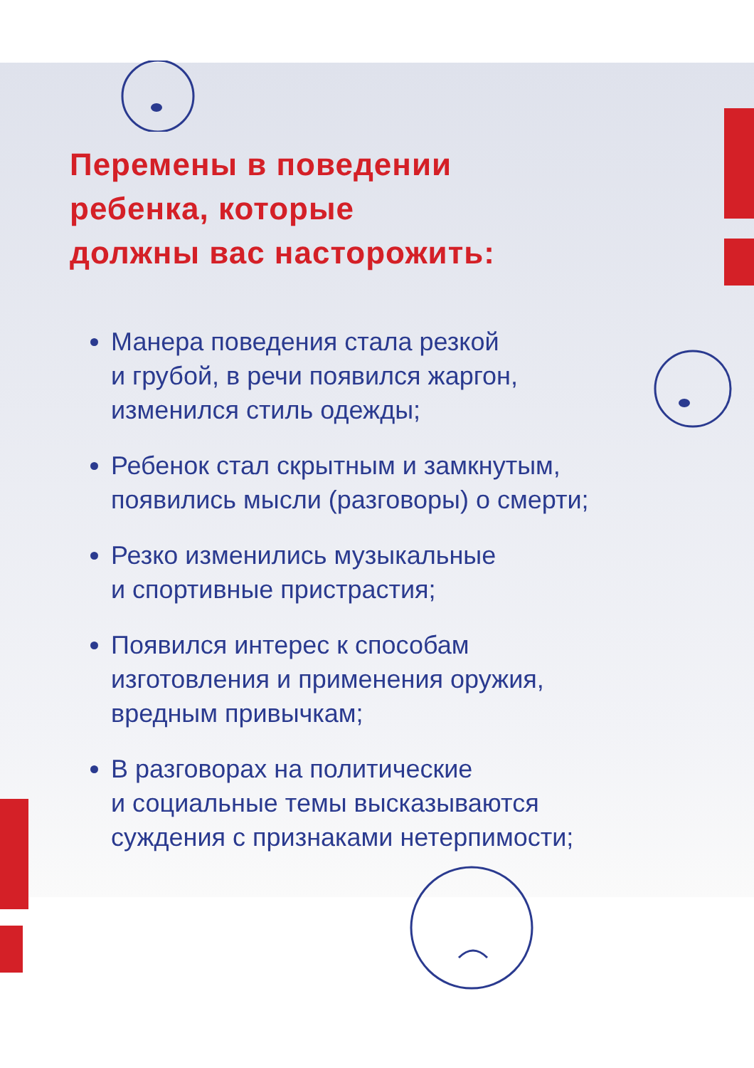Перемены в поведении
ребенка, которые
должны вас насторожить:
Манера поведения стала резкой
и грубой, в речи появился жаргон,
изменился стиль одежды;
Ребенок стал скрытным и замкнутым,
появились мысли (разговоры) о смерти;
Резко изменились музыкальные
и спортивные пристрастия;
Появился интерес к способам
изготовления и применения оружия,
вредным привычкам;
В разговорах на политические
и социальные темы высказываются
суждения с признаками нетерпимости;